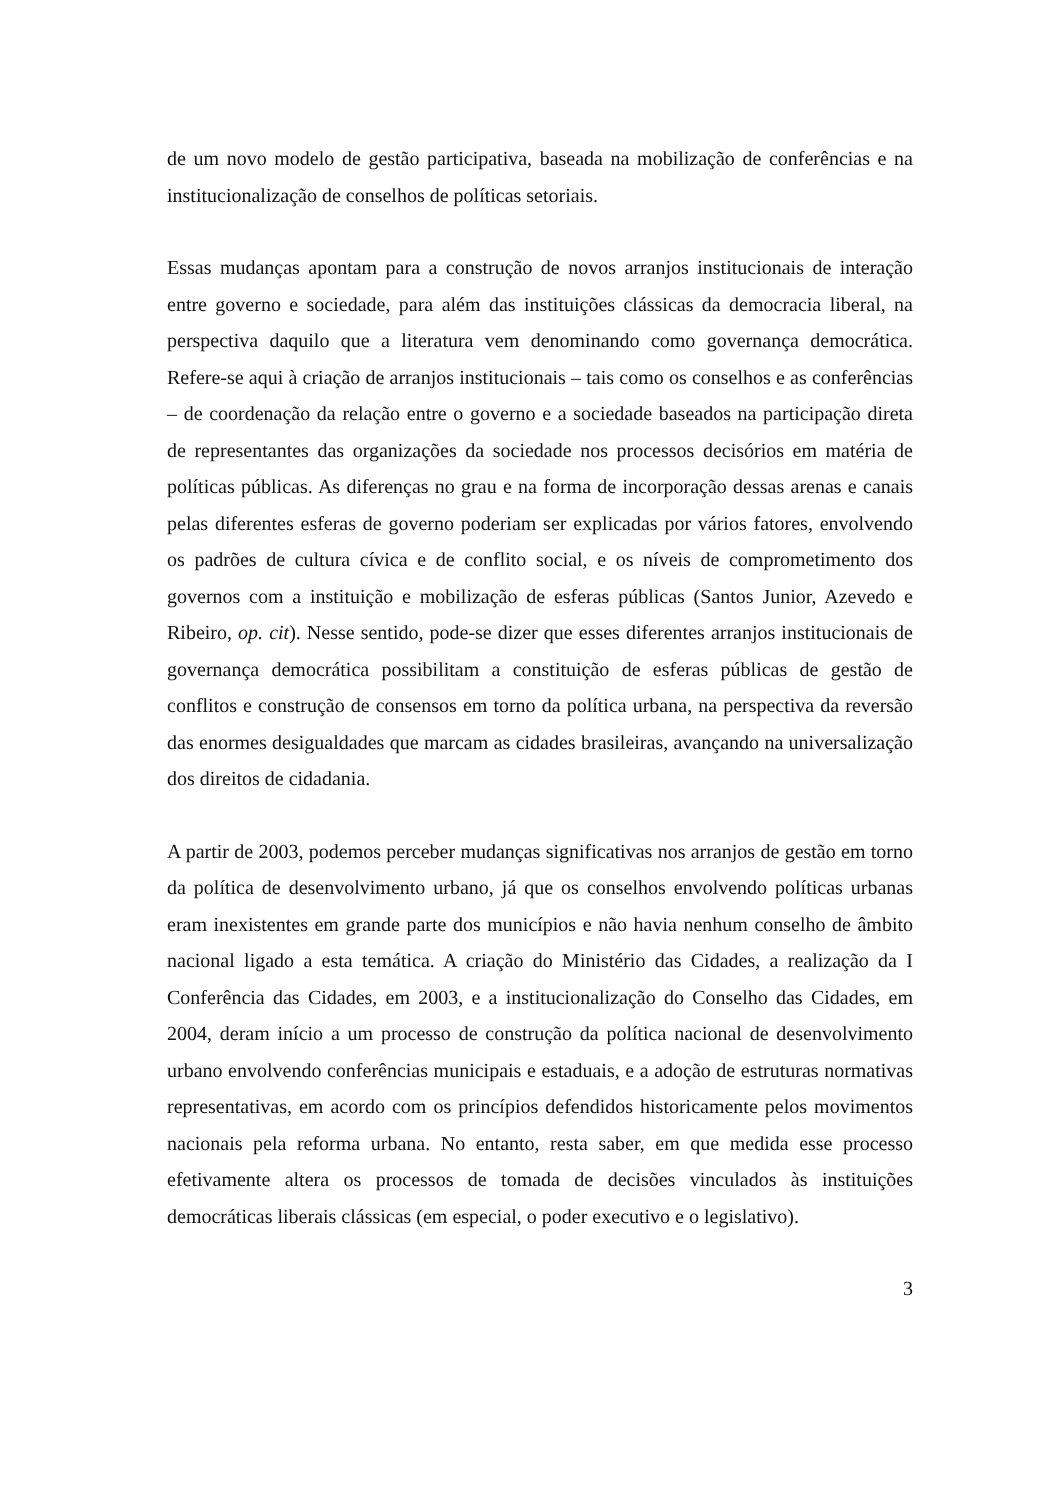de um novo modelo de gestão participativa, baseada na mobilização de conferências e na institucionalização de conselhos de políticas setoriais.
Essas mudanças apontam para a construção de novos arranjos institucionais de interação entre governo e sociedade, para além das instituições clássicas da democracia liberal, na perspectiva daquilo que a literatura vem denominando como governança democrática. Refere-se aqui à criação de arranjos institucionais – tais como os conselhos e as conferências – de coordenação da relação entre o governo e a sociedade baseados na participação direta de representantes das organizações da sociedade nos processos decisórios em matéria de políticas públicas. As diferenças no grau e na forma de incorporação dessas arenas e canais pelas diferentes esferas de governo poderiam ser explicadas por vários fatores, envolvendo os padrões de cultura cívica e de conflito social, e os níveis de comprometimento dos governos com a instituição e mobilização de esferas públicas (Santos Junior, Azevedo e Ribeiro, op. cit). Nesse sentido, pode-se dizer que esses diferentes arranjos institucionais de governança democrática possibilitam a constituição de esferas públicas de gestão de conflitos e construção de consensos em torno da política urbana, na perspectiva da reversão das enormes desigualdades que marcam as cidades brasileiras, avançando na universalização dos direitos de cidadania.
A partir de 2003, podemos perceber mudanças significativas nos arranjos de gestão em torno da política de desenvolvimento urbano, já que os conselhos envolvendo políticas urbanas eram inexistentes em grande parte dos municípios e não havia nenhum conselho de âmbito nacional ligado a esta temática. A criação do Ministério das Cidades, a realização da I Conferência das Cidades, em 2003, e a institucionalização do Conselho das Cidades, em 2004, deram início a um processo de construção da política nacional de desenvolvimento urbano envolvendo conferências municipais e estaduais, e a adoção de estruturas normativas representativas, em acordo com os princípios defendidos historicamente pelos movimentos nacionais pela reforma urbana. No entanto, resta saber, em que medida esse processo efetivamente altera os processos de tomada de decisões vinculados às instituições democráticas liberais clássicas (em especial, o poder executivo e o legislativo).
3